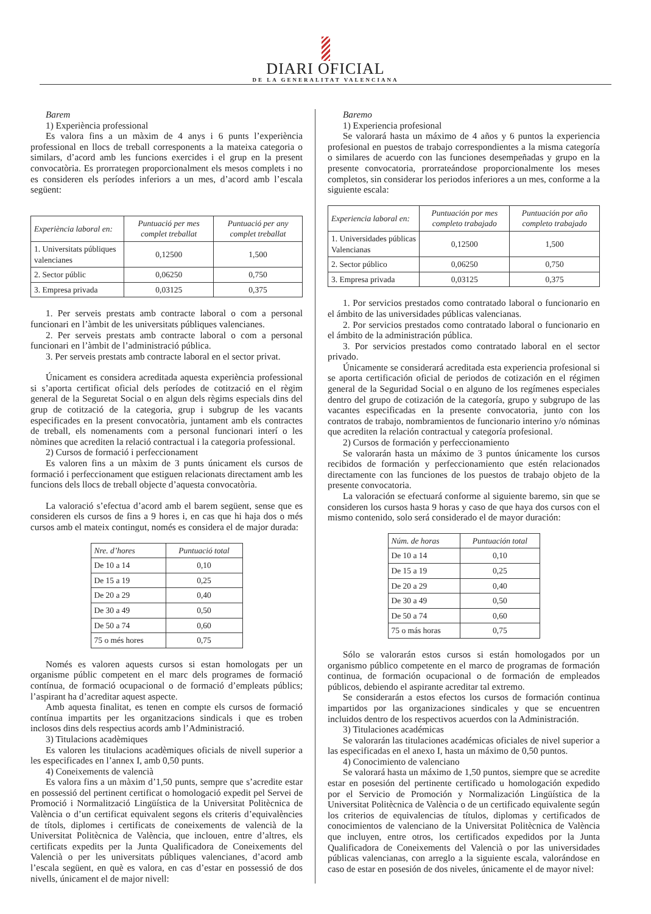DIARI OFICIAL
DE LA GENERALITAT VALENCIANA
Barem
1) Experiència professional
Es valora fins a un màxim de 4 anys i 6 punts l’experiència professional en llocs de treball corresponents a la mateixa categoria o similars, d’acord amb les funcions exercides i el grup en la present convocatòria. Es prorrategen proporcionalment els mesos complets i no es consideren els períodes inferiors a un mes, d’acord amb l’escala següent:
| Experiència laboral en: | Puntuació per mes complet treballat | Puntuació per any complet treballat |
| --- | --- | --- |
| 1. Universitats públiques valencianes | 0,12500 | 1,500 |
| 2. Sector públic | 0,06250 | 0,750 |
| 3. Empresa privada | 0,03125 | 0,375 |
1. Per serveis prestats amb contracte laboral o com a personal funcionari en l’àmbit de les universitats públiques valencianes.
2. Per serveis prestats amb contracte laboral o com a personal funcionari en l’àmbit de l’administració pública.
3. Per serveis prestats amb contracte laboral en el sector privat.
Únicament es considera acreditada aquesta experiència professional si s’aporta certificat oficial dels períodes de cotització en el règim general de la Seguretat Social o en algun dels règims especials dins del grup de cotització de la categoria, grup i subgrup de les vacants especificades en la present convocatòria, juntament amb els contractes de treball, els nomenaments com a personal funcionari interí o les nòmines que acrediten la relació contractual i la categoria professional.
2) Cursos de formació i perfeccionament
Es valoren fins a un màxim de 3 punts únicament els cursos de formació i perfeccionament que estiguen relacionats directament amb les funcions dels llocs de treball objecte d’aquesta convocatòria.
La valoració s’efectua d’acord amb el barem següent, sense que es consideren els cursos de fins a 9 hores i, en cas que hi haja dos o més cursos amb el mateix contingut, només es considera el de major durada:
| Nre. d’hores | Puntuació total |
| --- | --- |
| De 10 a 14 | 0,10 |
| De 15 a 19 | 0,25 |
| De 20 a 29 | 0,40 |
| De 30 a 49 | 0,50 |
| De 50 a 74 | 0,60 |
| 75 o més hores | 0,75 |
Només es valoren aquests cursos si estan homologats per un organisme públic competent en el marc dels programes de formació contínua, de formació ocupacional o de formació d’empleats públics; l’aspirant ha d’acreditar aquest aspecte.
Amb aquesta finalitat, es tenen en compte els cursos de formació contínua impartits per les organitzacions sindicals i que es troben inclosos dins dels respectius acords amb l’Administració.
3) Titulacions acadèmiques
Es valoren les titulacions acadèmiques oficials de nivell superior a les especificades en l’annex I, amb 0,50 punts.
4) Coneixements de valencià
Es valora fins a un màxim d’1,50 punts, sempre que s’acredite estar en possessió del pertinent certificat o homologació expedit pel Servei de Promoció i Normalització Lingüística de la Universitat Politècnica de València o d’un certificat equivalent segons els criteris d’equivalències de títols, diplomes i certificats de coneixements de valencià de la Universitat Politècnica de València, que inclouen, entre d’altres, els certificats expedits per la Junta Qualificadora de Coneixements del Valencià o per les universitats públiques valencianes, d’acord amb l’escala següent, en què es valora, en cas d’estar en possessió de dos nivells, únicament el de major nivell:
Baremo
1) Experiencia profesional
Se valorará hasta un máximo de 4 años y 6 puntos la experiencia profesional en puestos de trabajo correspondientes a la misma categoría o similares de acuerdo con las funciones desempeñadas y grupo en la presente convocatoria, prorrateándose proporcionalmente los meses completos, sin considerar los periodos inferiores a un mes, conforme a la siguiente escala:
| Experiencia laboral en: | Puntuación por mes completo trabajado | Puntuación por año completo trabajado |
| --- | --- | --- |
| 1. Universidades públicas Valencianas | 0,12500 | 1,500 |
| 2. Sector público | 0,06250 | 0,750 |
| 3. Empresa privada | 0,03125 | 0,375 |
1. Por servicios prestados como contratado laboral o funcionario en el ámbito de las universidades públicas valencianas.
2. Por servicios prestados como contratado laboral o funcionario en el ámbito de la administración pública.
3. Por servicios prestados como contratado laboral en el sector privado.
Únicamente se considerará acreditada esta experiencia profesional si se aporta certificación oficial de periodos de cotización en el régimen general de la Seguridad Social o en alguno de los regímenes especiales dentro del grupo de cotización de la categoría, grupo y subgrupo de las vacantes especificadas en la presente convocatoria, junto con los contratos de trabajo, nombramientos de funcionario interino y/o nóminas que acrediten la relación contractual y categoría profesional.
2) Cursos de formación y perfeccionamiento
Se valorarán hasta un máximo de 3 puntos únicamente los cursos recibidos de formación y perfeccionamiento que estén relacionados directamente con las funciones de los puestos de trabajo objeto de la presente convocatoria.
La valoración se efectuará conforme al siguiente baremo, sin que se consideren los cursos hasta 9 horas y caso de que haya dos cursos con el mismo contenido, solo será considerado el de mayor duración:
| Núm. de horas | Puntuación total |
| --- | --- |
| De 10 a 14 | 0,10 |
| De 15 a 19 | 0,25 |
| De 20 a 29 | 0,40 |
| De 30 a 49 | 0,50 |
| De 50 a 74 | 0,60 |
| 75 o más horas | 0,75 |
Sólo se valorarán estos cursos si están homologados por un organismo público competente en el marco de programas de formación continua, de formación ocupacional o de formación de empleados públicos, debiendo el aspirante acreditar tal extremo.
Se considerarán a estos efectos los cursos de formación continua impartidos por las organizaciones sindicales y que se encuentren incluidos dentro de los respectivos acuerdos con la Administración.
3) Titulaciones académicas
Se valorarán las titulaciones académicas oficiales de nivel superior a las especificadas en el anexo I, hasta un máximo de 0,50 puntos.
4) Conocimiento de valenciano
Se valorará hasta un máximo de 1,50 puntos, siempre que se acredite estar en posesión del pertinente certificado u homologación expedido por el Servicio de Promoción y Normalización Lingüística de la Universitat Politècnica de València o de un certificado equivalente según los criterios de equivalencias de títulos, diplomas y certificados de conocimientos de valenciano de la Universitat Politècnica de València que incluyen, entre otros, los certificados expedidos por la Junta Qualificadora de Coneixements del Valencià o por las universidades públicas valencianas, con arreglo a la siguiente escala, valorándose en caso de estar en posesión de dos niveles, únicamente el de mayor nivel: